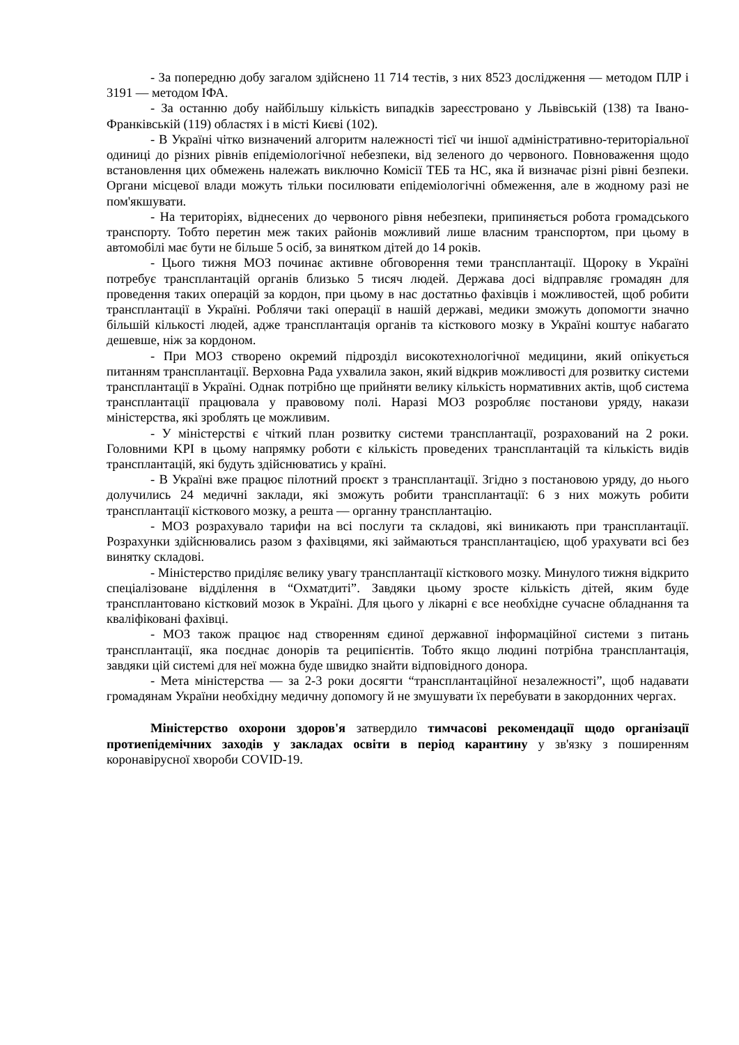- За попередню добу загалом здійснено 11 714 тестів, з них 8523 дослідження — методом ПЛР і 3191 — методом ІФА.
- За останню добу найбільшу кількість випадків зареєстровано у Львівській (138) та Івано-Франківській (119) областях і в місті Києві (102).
- В Україні чітко визначений алгоритм належності тієї чи іншої адміністративно-територіальної одиниці до різних рівнів епідеміологічної небезпеки, від зеленого до червоного. Повноваження щодо встановлення цих обмежень належать виключно Комісії ТЕБ та НС, яка й визначає різні рівні безпеки. Органи місцевої влади можуть тільки посилювати епідеміологічні обмеження, але в жодному разі не пом'якшувати.
- На територіях, віднесених до червоного рівня небезпеки, припиняється робота громадського транспорту. Тобто перетин меж таких районів можливий лише власним транспортом, при цьому в автомобілі має бути не більше 5 осіб, за винятком дітей до 14 років.
- Цього тижня МОЗ починає активне обговорення теми трансплантації. Щороку в Україні потребує трансплантацій органів близько 5 тисяч людей. Держава досі відправляє громадян для проведення таких операцій за кордон, при цьому в нас достатньо фахівців і можливостей, щоб робити трансплантації в Україні. Роблячи такі операції в нашій державі, медики зможуть допомогти значно більшій кількості людей, адже трансплантація органів та кісткового мозку в Україні коштує набагато дешевше, ніж за кордоном.
- При МОЗ створено окремий підрозділ високотехнологічної медицини, який опікується питанням трансплантації. Верховна Рада ухвалила закон, який відкрив можливості для розвитку системи трансплантації в Україні. Однак потрібно ще прийняти велику кількість нормативних актів, щоб система трансплантації працювала у правовому полі. Наразі МОЗ розробляє постанови уряду, накази міністерства, які зроблять це можливим.
- У міністерстві є чіткий план розвитку системи трансплантації, розрахований на 2 роки. Головними KPI в цьому напрямку роботи є кількість проведених трансплантацій та кількість видів трансплантацій, які будуть здійснюватись у країні.
- В Україні вже працює пілотний проєкт з трансплантації. Згідно з постановою уряду, до нього долучились 24 медичні заклади, які зможуть робити трансплантації: 6 з них можуть робити трансплантації кісткового мозку, а решта — органну трансплантацію.
- МОЗ розрахувало тарифи на всі послуги та складові, які виникають при трансплантації. Розрахунки здійснювались разом з фахівцями, які займаються трансплантацією, щоб урахувати всі без винятку складові.
- Міністерство приділяє велику увагу трансплантації кісткового мозку. Минулого тижня відкрито спеціалізоване відділення в “Охматдиті”. Завдяки цьому зросте кількість дітей, яким буде трансплантовано кістковий мозок в Україні. Для цього у лікарні є все необхідне сучасне обладнання та кваліфіковані фахівці.
- МОЗ також працює над створенням єдиної державної інформаційної системи з питань трансплантації, яка поєднає донорів та реципієнтів. Тобто якщо людині потрібна трансплантація, завдяки цій системі для неї можна буде швидко знайти відповідного донора.
- Мета міністерства — за 2-3 роки досягти “трансплантаційної незалежності”, щоб надавати громадянам України необхідну медичну допомогу й не змушувати їх перебувати в закордонних чергах.
Міністерство охорони здоров'я затвердило тимчасові рекомендації щодо організації протиепідемічних заходів у закладах освіти в період карантину у зв'язку з поширенням коронавірусної хвороби COVID-19.